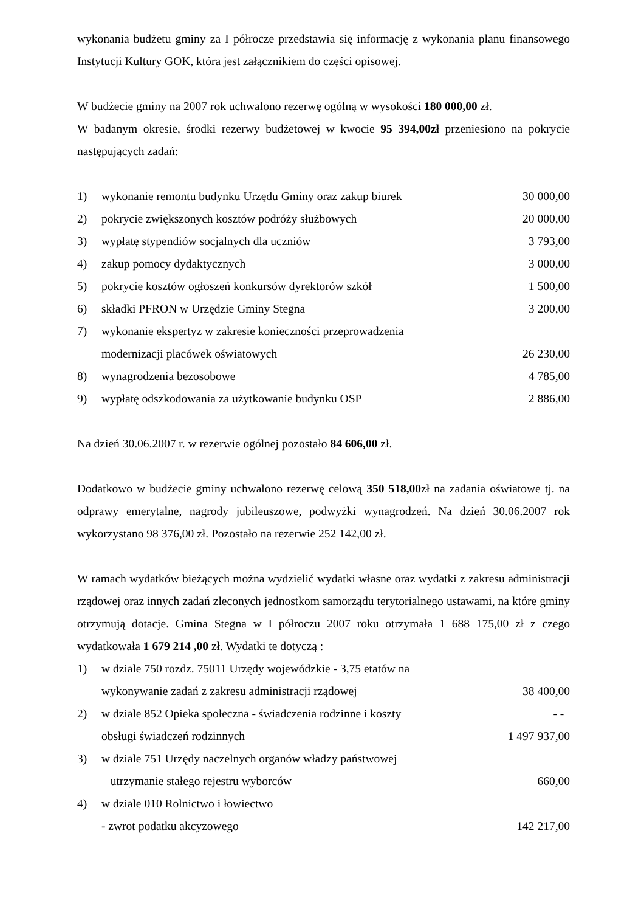wykonania budżetu gminy za I półrocze przedstawia się informację z wykonania planu finansowego Instytucji Kultury GOK, która jest załącznikiem do części opisowej.
W budżecie gminy na 2007 rok uchwalono rezerwę ogólną w wysokości 180 000,00 zł.
W badanym okresie, środki rezerwy budżetowej w kwocie 95 394,00zł przeniesiono na pokrycie następujących zadań:
1) wykonanie remontu budynku Urzędu Gminy oraz zakup biurek 30 000,00
2) pokrycie zwiększonych kosztów podróży służbowych 20 000,00
3) wypłatę stypendiów socjalnych dla uczniów 3 793,00
4) zakup pomocy dydaktycznych 3 000,00
5) pokrycie kosztów ogłoszeń konkursów dyrektorów szkół 1 500,00
6) składki PFRON w Urzędzie Gminy Stegna 3 200,00
7) wykonanie ekspertyz w zakresie konieczności przeprowadzenia
modernizacji placówek oświatowych
26 230,00
8) wynagrodzenia bezosobowe 4 785,00
9) wypłatę odszkodowania za użytkowanie budynku OSP 2 886,00
Na dzień 30.06.2007 r. w rezerwie ogólnej pozostało 84 606,00 zł.
Dodatkowo w budżecie gminy uchwalono rezerwę celową 350 518,00zł na zadania oświatowe tj. na odprawy emerytalne, nagrody jubileuszowe, podwyżki wynagrodzeń. Na dzień 30.06.2007 rok wykorzystano 98 376,00 zł. Pozostało na rezerwie 252 142,00 zł.
W ramach wydatków bieżących można wydzielić wydatki własne oraz wydatki z zakresu administracji rządowej oraz innych zadań zleconych jednostkom samorządu terytorialnego ustawami, na które gminy otrzymują dotacje. Gmina Stegna w I półroczu 2007 roku otrzymała 1 688 175,00 zł z czego wydatkowała 1 679 214 ,00 zł. Wydatki te dotyczą :
1) w dziale 750 rozdz. 75011 Urzędy wojewódzkie - 3,75 etatów na
wykonywanie zadań z zakresu administracji rządowej
38 400,00
2) w dziale 852 Opieka społeczna - świadczenia rodzinne i koszty
obsługi świadczeń rodzinnych - -
1 497 937,00
3) w dziale 751 Urzędy naczelnych organów władzy państwowej
– utrzymanie stałego rejestru wyborców
660,00
4) w dziale 010 Rolnictwo i łowiectwo
- zwrot podatku akcyzowego
142 217,00